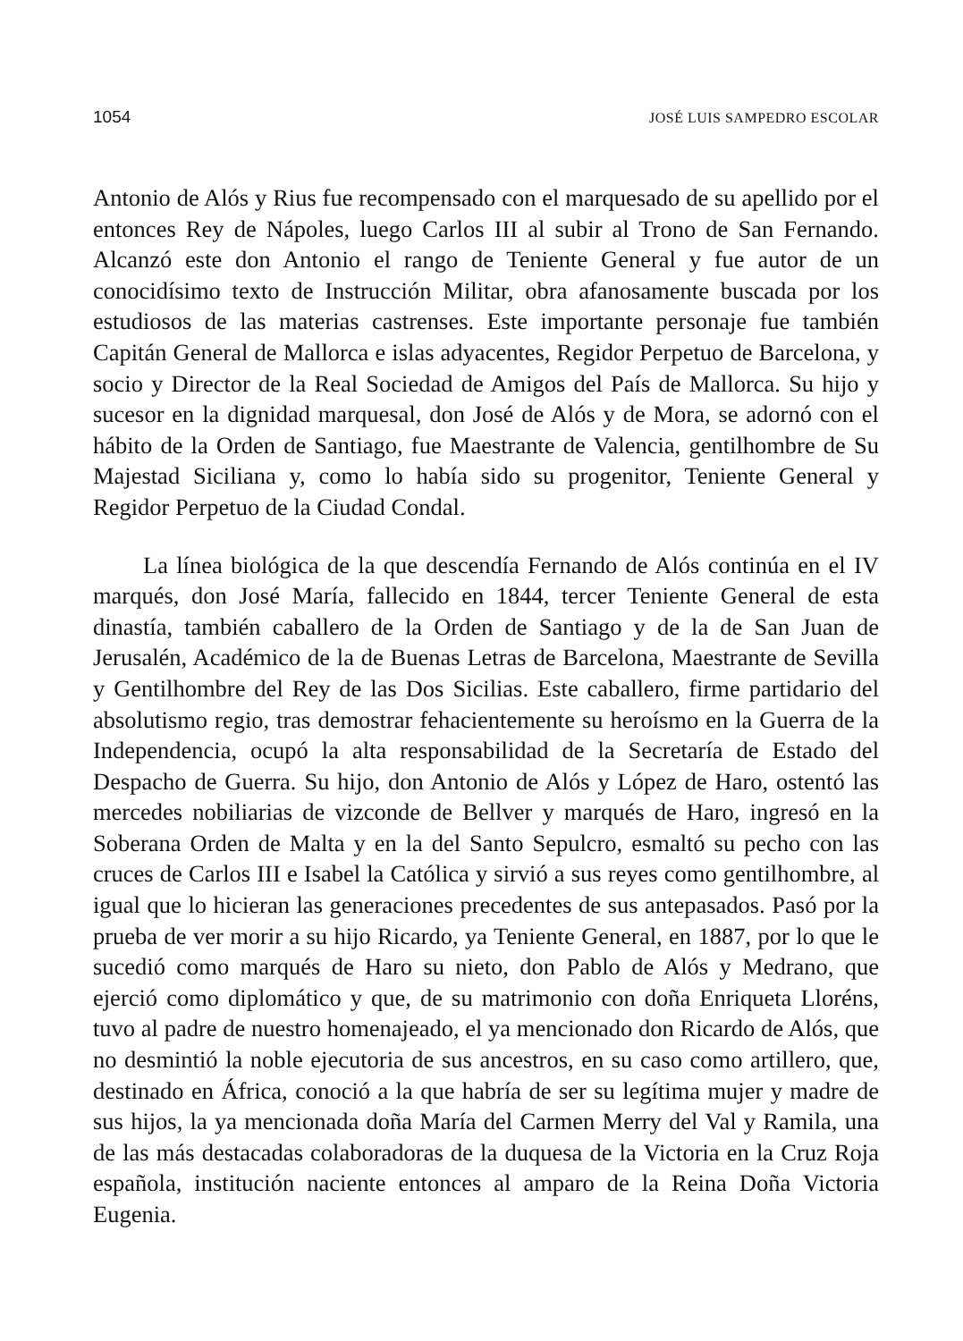1054 JOSÉ LUIS SAMPEDRO ESCOLAR
Antonio de Alós y Rius fue recompensado con el marquesado de su apellido por el entonces Rey de Nápoles, luego Carlos III al subir al Trono de San Fernando. Alcanzó este don Antonio el rango de Teniente General y fue autor de un conocidísimo texto de Instrucción Militar, obra afanosamente buscada por los estudiosos de las materias castrenses. Este importante personaje fue también Capitán General de Mallorca e islas adyacentes, Regidor Perpetuo de Barcelona, y socio y Director de la Real Sociedad de Amigos del País de Mallorca. Su hijo y sucesor en la dignidad marquesal, don José de Alós y de Mora, se adornó con el hábito de la Orden de Santiago, fue Maestrante de Valencia, gentilhombre de Su Majestad Siciliana y, como lo había sido su progenitor, Teniente General y Regidor Perpetuo de la Ciudad Condal.
La línea biológica de la que descendía Fernando de Alós continúa en el IV marqués, don José María, fallecido en 1844, tercer Teniente General de esta dinastía, también caballero de la Orden de Santiago y de la de San Juan de Jerusalén, Académico de la de Buenas Letras de Barcelona, Maestrante de Sevilla y Gentilhombre del Rey de las Dos Sicilias. Este caballero, firme partidario del absolutismo regio, tras demostrar fehacientemente su heroísmo en la Guerra de la Independencia, ocupó la alta responsabilidad de la Secretaría de Estado del Despacho de Guerra. Su hijo, don Antonio de Alós y López de Haro, ostentó las mercedes nobiliarias de vizconde de Bellver y marqués de Haro, ingresó en la Soberana Orden de Malta y en la del Santo Sepulcro, esmaltó su pecho con las cruces de Carlos III e Isabel la Católica y sirvió a sus reyes como gentilhombre, al igual que lo hicieran las generaciones precedentes de sus antepasados. Pasó por la prueba de ver morir a su hijo Ricardo, ya Teniente General, en 1887, por lo que le sucedió como marqués de Haro su nieto, don Pablo de Alós y Medrano, que ejerció como diplomático y que, de su matrimonio con doña Enriqueta Lloréns, tuvo al padre de nuestro homenajeado, el ya mencionado don Ricardo de Alós, que no desmintió la noble ejecutoria de sus ancestros, en su caso como artillero, que, destinado en África, conoció a la que habría de ser su legítima mujer y madre de sus hijos, la ya mencionada doña María del Carmen Merry del Val y Ramila, una de las más destacadas colaboradoras de la duquesa de la Victoria en la Cruz Roja española, institución naciente entonces al amparo de la Reina Doña Victoria Eugenia.